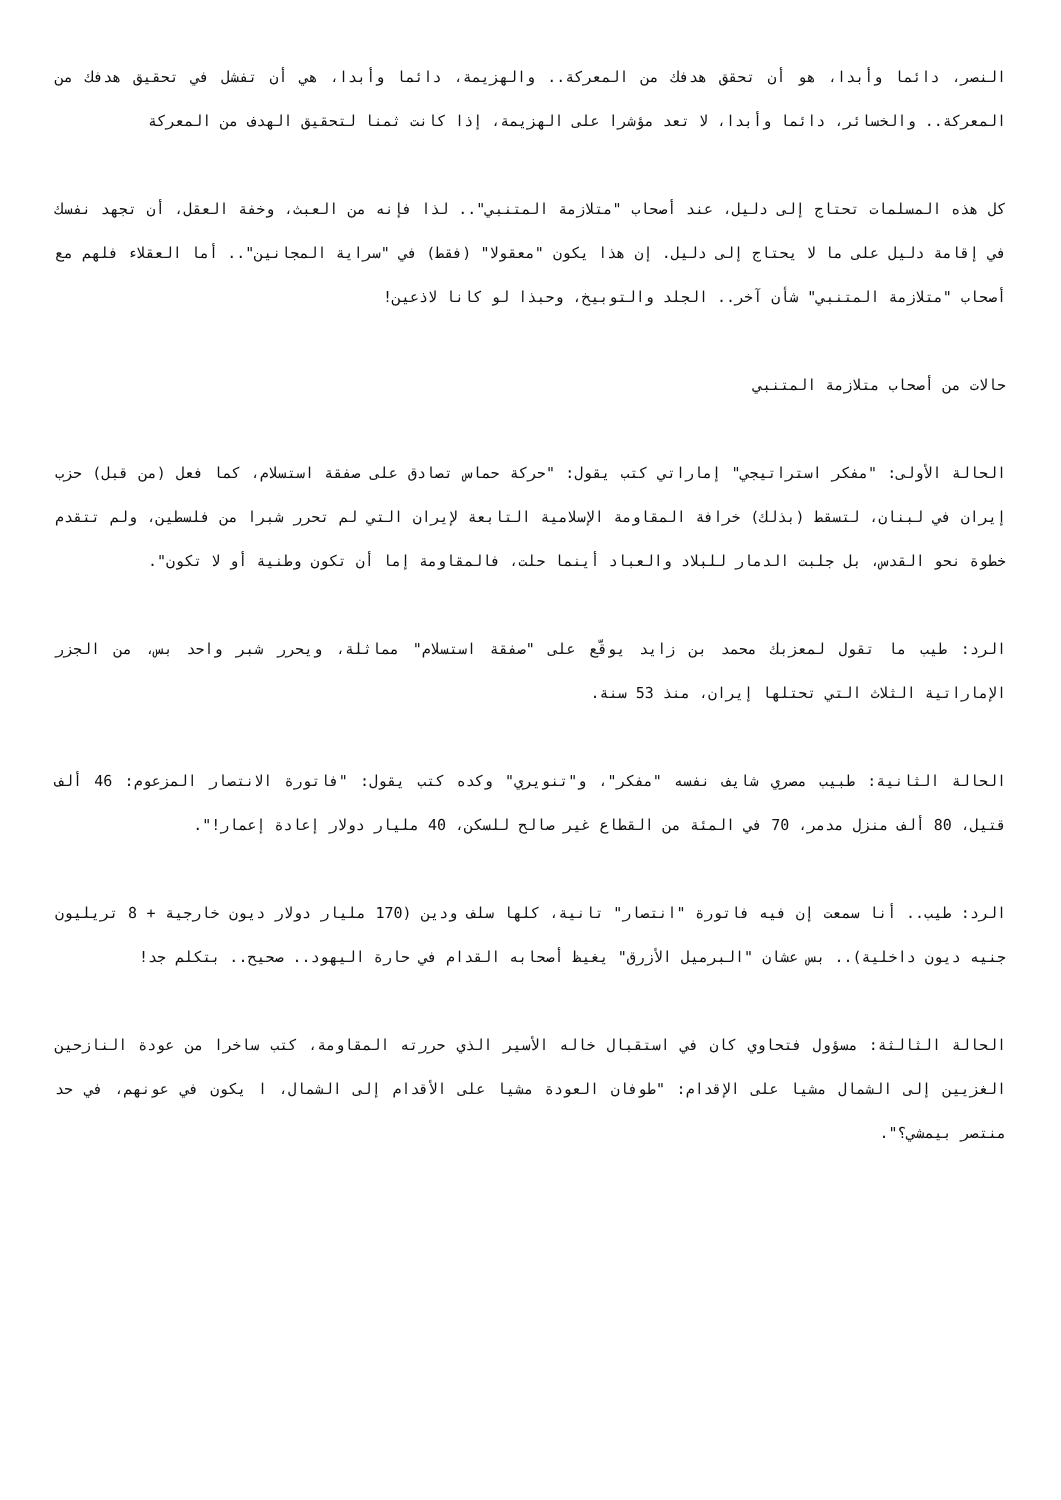النصر، دائما وأبدا، هو أن تحقق هدفك من المعركة.. والهزيمة، دائما وأبدا، هي أن تفشل في تحقيق هدفك من المعركة.. والخسائر، دائما وأبدا، لا تعد مؤشرا على الهزيمة، إذا كانت ثمنا لتحقيق الهدف من المعركة
كل هذه المسلمات تحتاج إلى دليل، عند أصحاب "متلازمة المتنبي".. لذا فإنه من العبث، وخفة العقل، أن تجهد نفسك في إقامة دليل على ما لا يحتاج إلى دليل. إن هذا يكون "معقولا" (فقط) في "سراية المجانين".. أما العقلاء فلهم مع أصحاب "متلازمة المتنبي" شأن آخر.. الجلد والتوبيخ، وحبذا لو كانا لاذعين!
حالات من أصحاب متلازمة المتنبي
الحالة الأولى: "مفكر استراتيجي" إماراتي كتب يقول: "حركة حماس تصادق على صفقة استسلام، كما فعل (من قبل) حزب إيران في لبنان، لتسقط (بذلك) خرافة المقاومة الإسلامية التابعة لإيران التي لم تحرر شبرا من فلسطين، ولم تتقدم خطوة نحو القدس، بل جلبت الدمار للبلاد والعباد أينما حلت، فالمقاومة إما أن تكون وطنية أو لا تكون".
الرد: طيب ما تقول لمعزبك محمد بن زايد يوقّع على "صفقة استسلام" مماثلة، ويحرر شبر واحد بس، من الجزر الإماراتية الثلاث التي تحتلها إيران، منذ 53 سنة.
الحالة الثانية: طبيب مصري شايف نفسه "مفكر"، و"تنويري" وكده كتب يقول: "فاتورة الانتصار المزعوم: 46 ألف قتيل، 80 ألف منزل مدمر، 70 في المئة من القطاع غير صالح للسكن، 40 مليار دولار إعادة إعمار!".
الرد: طيب.. أنا سمعت إن فيه فاتورة "انتصار" تانية، كلها سلف ودين (170 مليار دولار ديون خارجية + 8 تريليون جنيه ديون داخلية).. بس عشان "البرميل الأزرق" يغيظ أصحابه القدام في حارة اليهود.. صحيح.. بتكلم جد!
الحالة الثالثة: مسؤول فتحاوي كان في استقبال خاله الأسير الذي حررته المقاومة، كتب ساخرا من عودة النازحين الغزيين إلى الشمال مشيا على الإقدام: "طوفان العودة مشيا على الأقدام إلى الشمال، ا يكون في عونهم، في حد منتصر بيمشي؟".